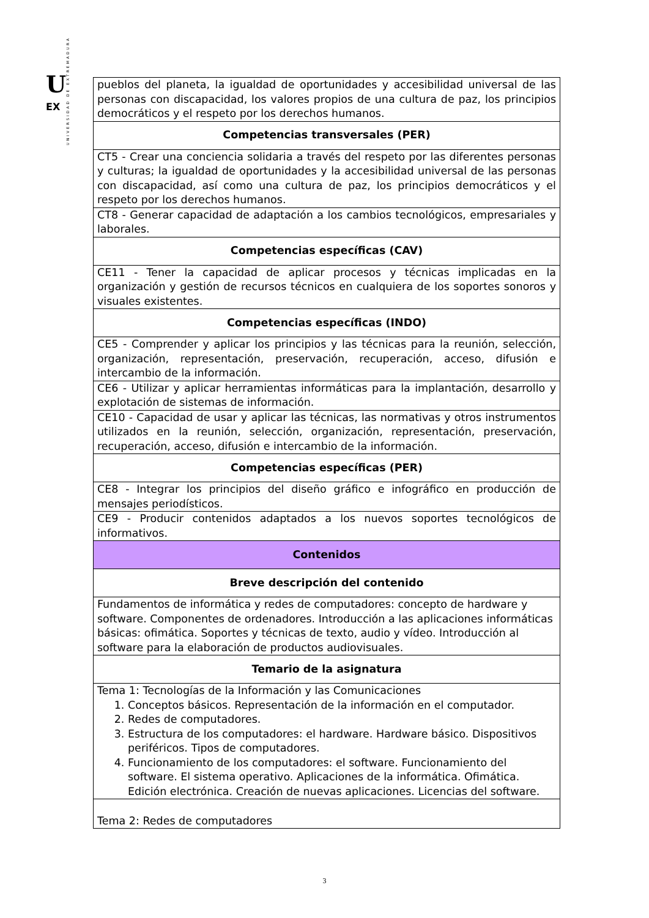U
EX
UNIVERSIDAD DE EXTREMADURA
| pueblos del planeta, la igualdad de oportunidades y accesibilidad universal de las personas con discapacidad, los valores propios de una cultura de paz, los principios democráticos y el respeto por los derechos humanos. |
| Competencias transversales (PER) |
| CT5 - Crear una conciencia solidaria a través del respeto por las diferentes personas y culturas; la igualdad de oportunidades y la accesibilidad universal de las personas con discapacidad, así como una cultura de paz, los principios democráticos y el respeto por los derechos humanos. |
| CT8 - Generar capacidad de adaptación a los cambios tecnológicos, empresariales y laborales. |
| Competencias específicas (CAV) |
| CE11 - Tener la capacidad de aplicar procesos y técnicas implicadas en la organización y gestión de recursos técnicos en cualquiera de los soportes sonoros y visuales existentes. |
| Competencias específicas (INDO) |
| CE5 - Comprender y aplicar los principios y las técnicas para la reunión, selección, organización, representación, preservación, recuperación, acceso, difusión e intercambio de la información. |
| CE6 - Utilizar y aplicar herramientas informáticas para la implantación, desarrollo y explotación de sistemas de información. |
| CE10 - Capacidad de usar y aplicar las técnicas, las normativas y otros instrumentos utilizados en la reunión, selección, organización, representación, preservación, recuperación, acceso, difusión e intercambio de la información. |
| Competencias específicas (PER) |
| CE8 - Integrar los principios del diseño gráfico e infográfico en producción de mensajes periodísticos. |
| CE9 - Producir contenidos adaptados a los nuevos soportes tecnológicos de informativos. |
| Contenidos |
| Breve descripción del contenido |
| Fundamentos de informática y redes de computadores: concepto de hardware y software. Componentes de ordenadores. Introducción a las aplicaciones informáticas básicas: ofimática. Soportes y técnicas de texto, audio y vídeo. Introducción al software para la elaboración de productos audiovisuales. |
| Temario de la asignatura |
| Tema 1: Tecnologías de la Información y las Comunicaciones 1. Conceptos básicos. Representación de la información en el computador. 2. Redes de computadores. 3. Estructura de los computadores: el hardware. Hardware básico. Dispositivos periféricos. Tipos de computadores. 4. Funcionamiento de los computadores: el software. Funcionamiento del software. El sistema operativo. Aplicaciones de la informática. Ofimática. Edición electrónica. Creación de nuevas aplicaciones. Licencias del software. |
| Tema 2: Redes de computadores |
3